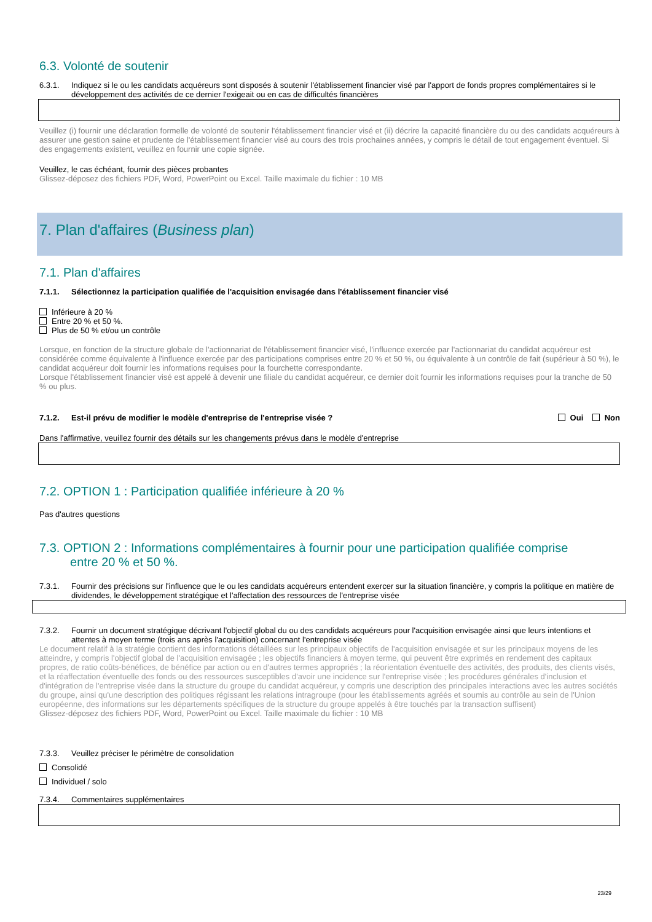6.3. Volonté de soutenir
6.3.1. Indiquez si le ou les candidats acquéreurs sont disposés à soutenir l'établissement financier visé par l'apport de fonds propres complémentaires si le développement des activités de ce dernier l'exigeait ou en cas de difficultés financières
Veuillez (i) fournir une déclaration formelle de volonté de soutenir l'établissement financier visé et (ii) décrire la capacité financière du ou des candidats acquéreurs à assurer une gestion saine et prudente de l'établissement financier visé au cours des trois prochaines années, y compris le détail de tout engagement éventuel. Si des engagements existent, veuillez en fournir une copie signée.
Veuillez, le cas échéant, fournir des pièces probantes
Glissez-déposez des fichiers PDF, Word, PowerPoint ou Excel. Taille maximale du fichier : 10 MB
7. Plan d'affaires (Business plan)
7.1. Plan d'affaires
7.1.1. Sélectionnez la participation qualifiée de l'acquisition envisagée dans l'établissement financier visé
Inférieure à 20 %
Entre 20 % et 50 %.
Plus de 50 % et/ou un contrôle
Lorsque, en fonction de la structure globale de l'actionnariat de l'établissement financier visé, l'influence exercée par l'actionnariat du candidat acquéreur est considérée comme équivalente à l'influence exercée par des participations comprises entre 20 % et 50 %, ou équivalente à un contrôle de fait (supérieur à 50 %), le candidat acquéreur doit fournir les informations requises pour la fourchette correspondante.
Lorsque l'établissement financier visé est appelé à devenir une filiale du candidat acquéreur, ce dernier doit fournir les informations requises pour la tranche de 50 % ou plus.
7.1.2. Est-il prévu de modifier le modèle d'entreprise de l'entreprise visée ? Oui Non
Dans l'affirmative, veuillez fournir des détails sur les changements prévus dans le modèle d'entreprise
7.2. OPTION 1 : Participation qualifiée inférieure à 20 %
Pas d'autres questions
7.3. OPTION 2 : Informations complémentaires à fournir pour une participation qualifiée comprise
entre 20 % et 50 %.
7.3.1. Fournir des précisions sur l'influence que le ou les candidats acquéreurs entendent exercer sur la situation financière, y compris la politique en matière de dividendes, le développement stratégique et l'affectation des ressources de l'entreprise visée
7.3.2. Fournir un document stratégique décrivant l'objectif global du ou des candidats acquéreurs pour l'acquisition envisagée ainsi que leurs intentions et attentes à moyen terme (trois ans après l'acquisition) concernant l'entreprise visée
Le document relatif à la stratégie contient des informations détaillées sur les principaux objectifs de l'acquisition envisagée et sur les principaux moyens de les atteindre, y compris l'objectif global de l'acquisition envisagée ; les objectifs financiers à moyen terme, qui peuvent être exprimés en rendement des capitaux propres, de ratio coûts-bénéfices, de bénéfice par action ou en d'autres termes appropriés ; la réorientation éventuelle des activités, des produits, des clients visés, et la réaffectation éventuelle des fonds ou des ressources susceptibles d'avoir une incidence sur l'entreprise visée ; les procédures générales d'inclusion et d'intégration de l'entreprise visée dans la structure du groupe du candidat acquéreur, y compris une description des principales interactions avec les autres sociétés du groupe, ainsi qu'une description des politiques régissant les relations intragroupe (pour les établissements agréés et soumis au contrôle au sein de l'Union européenne, des informations sur les départements spécifiques de la structure du groupe appelés à être touchés par la transaction suffisent)
Glissez-déposez des fichiers PDF, Word, PowerPoint ou Excel. Taille maximale du fichier : 10 MB
7.3.3. Veuillez préciser le périmètre de consolidation
Consolidé
Individuel / solo
7.3.4. Commentaires supplémentaires
23/29